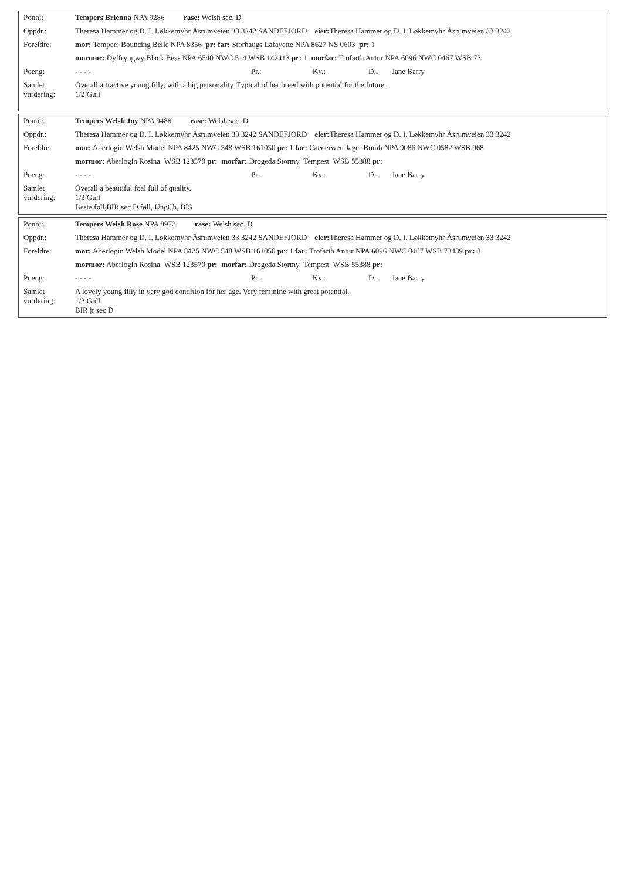| Ponni: | Tempers Brienna NPA 9286 rase: Welsh sec. D |
| Oppdr.: | Theresa Hammer og D. I. Løkkemyhr Åsrumveien 33 3242 SANDEFJORD eier: Theresa Hammer og D. I. Løkkemyhr Åsrumveien 33 3242 |
| Foreldre: | mor: Tempers Bouncing Belle NPA 8356 pr: far: Storhaugs Lafayette NPA 8627 NS 0603 pr: 1 |
| | mormor: Dyffryngwy Black Bess NPA 6540 NWC 514 WSB 142413 pr: 1 morfar: Trofarth Antur NPA 6096 NWC 0467 WSB 73 |
| Poeng: | - - - - Pr.: Kv.: D.: Jane Barry |
| Samlet vurdering: | Overall attractive young filly, with a big personality. Typical of her breed with potential for the future. 1/2 Gull |
| Ponni: | Tempers Welsh Joy NPA 9488 rase: Welsh sec. D |
| Oppdr.: | Theresa Hammer og D. I. Løkkemyhr Åsrumveien 33 3242 SANDEFJORD eier: Theresa Hammer og D. I. Løkkemyhr Åsrumveien 33 3242 |
| Foreldre: | mor: Aberlogin Welsh Model NPA 8425 NWC 548 WSB 161050 pr: 1 far: Caederwen Jager Bomb NPA 9086 NWC 0582 WSB 968 |
| | mormor: Aberlogin Rosina WSB 123570 pr: morfar: Drogeda Stormy Tempest WSB 55388 pr: |
| Poeng: | - - - - Pr.: Kv.: D.: Jane Barry |
| Samlet vurdering: | Overall a beautiful foal full of quality. 1/3 Gull Beste føll,BIR sec D føll, UngCh, BIS |
| Ponni: | Tempers Welsh Rose NPA 8972 rase: Welsh sec. D |
| Oppdr.: | Theresa Hammer og D. I. Løkkemyhr Åsrumveien 33 3242 SANDEFJORD eier: Theresa Hammer og D. I. Løkkemyhr Åsrumveien 33 3242 |
| Foreldre: | mor: Aberlogin Welsh Model NPA 8425 NWC 548 WSB 161050 pr: 1 far: Trofarth Antur NPA 6096 NWC 0467 WSB 73439 pr: 3 |
| | mormor: Aberlogin Rosina WSB 123570 pr: morfar: Drogeda Stormy Tempest WSB 55388 pr: |
| Poeng: | - - - - Pr.: Kv.: D.: Jane Barry |
| Samlet vurdering: | A lovely young filly in very god condition for her age. Very feminine with great potential. 1/2 Gull BIR jr sec D |